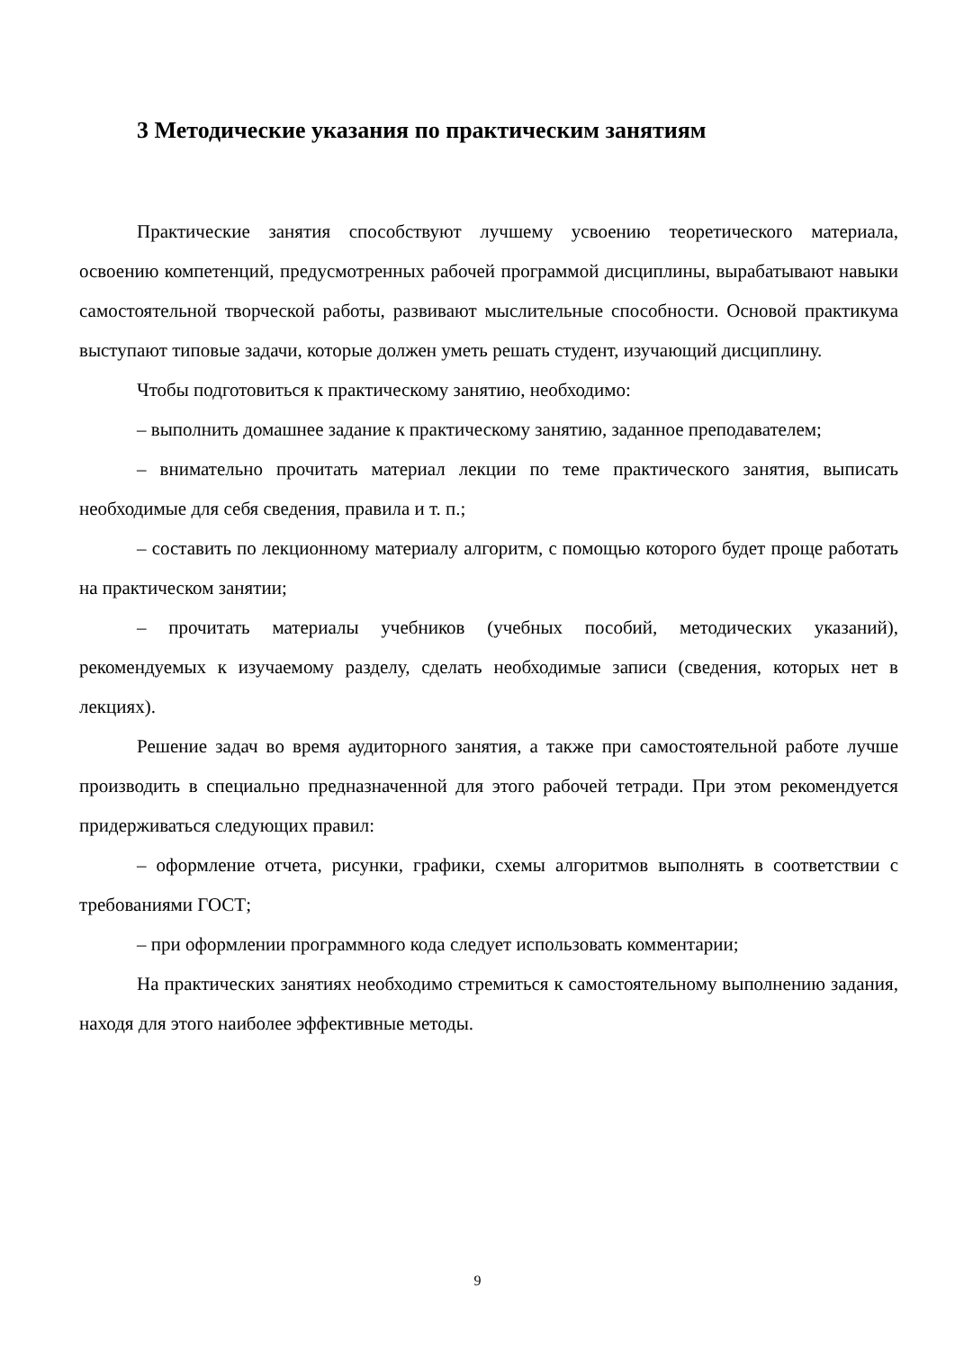3 Методические указания по практическим занятиям
Практические занятия способствуют лучшему усвоению теоретического материала, освоению компетенций, предусмотренных рабочей программой дисциплины, вырабатывают навыки самостоятельной творческой работы, развивают мыслительные способности. Основой практикума выступают типовые задачи, которые должен уметь решать студент, изучающий дисциплину.
Чтобы подготовиться к практическому занятию, необходимо:
– выполнить домашнее задание к практическому занятию, заданное преподавателем;
– внимательно прочитать материал лекции по теме практического занятия, выписать необходимые для себя сведения, правила и т. п.;
– составить по лекционному материалу алгоритм, с помощью которого будет проще работать на практическом занятии;
– прочитать материалы учебников (учебных пособий, методических указаний), рекомендуемых к изучаемому разделу, сделать необходимые записи (сведения, которых нет в лекциях).
Решение задач во время аудиторного занятия, а также при самостоятельной работе лучше производить в специально предназначенной для этого рабочей тетради. При этом рекомендуется придерживаться следующих правил:
– оформление отчета, рисунки, графики, схемы алгоритмов выполнять в соответствии с требованиями ГОСТ;
– при оформлении программного кода следует использовать комментарии;
На практических занятиях необходимо стремиться к самостоятельному выполнению задания, находя для этого наиболее эффективные методы.
9